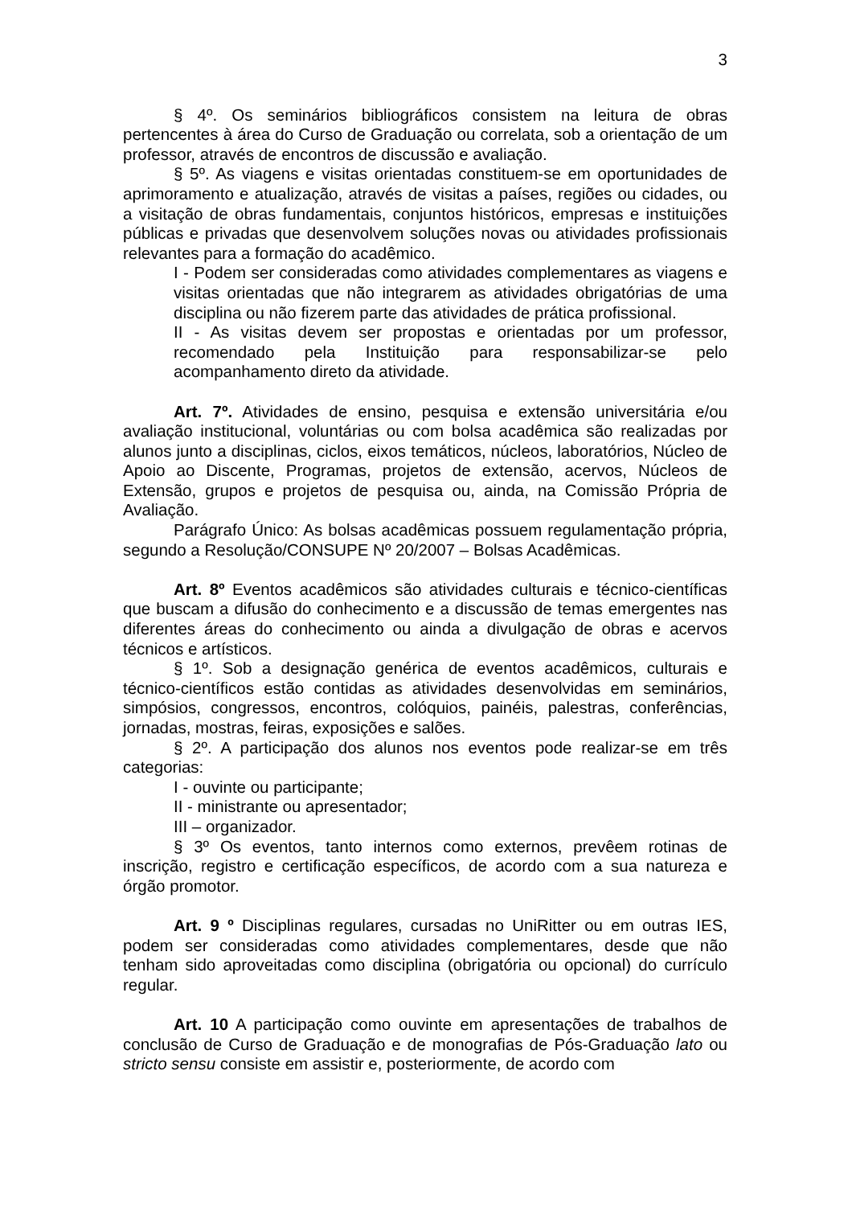3
§ 4º. Os seminários bibliográficos consistem na leitura de obras pertencentes à área do Curso de Graduação ou correlata, sob a orientação de um professor, através de encontros de discussão e avaliação.
§ 5º. As viagens e visitas orientadas constituem-se em oportunidades de aprimoramento e atualização, através de visitas a países, regiões ou cidades, ou a visitação de obras fundamentais, conjuntos históricos, empresas e instituições públicas e privadas que desenvolvem soluções novas ou atividades profissionais relevantes para a formação do acadêmico.
I - Podem ser consideradas como atividades complementares as viagens e visitas orientadas que não integrarem as atividades obrigatórias de uma disciplina ou não fizerem parte das atividades de prática profissional.
II - As visitas devem ser propostas e orientadas por um professor, recomendado pela Instituição para responsabilizar-se pelo acompanhamento direto da atividade.
Art. 7º. Atividades de ensino, pesquisa e extensão universitária e/ou avaliação institucional, voluntárias ou com bolsa acadêmica são realizadas por alunos junto a disciplinas, ciclos, eixos temáticos, núcleos, laboratórios, Núcleo de Apoio ao Discente, Programas, projetos de extensão, acervos, Núcleos de Extensão, grupos e projetos de pesquisa ou, ainda, na Comissão Própria de Avaliação.
Parágrafo Único: As bolsas acadêmicas possuem regulamentação própria, segundo a Resolução/CONSUPE Nº 20/2007 – Bolsas Acadêmicas.
Art. 8º Eventos acadêmicos são atividades culturais e técnico-científicas que buscam a difusão do conhecimento e a discussão de temas emergentes nas diferentes áreas do conhecimento ou ainda a divulgação de obras e acervos técnicos e artísticos.
§ 1º. Sob a designação genérica de eventos acadêmicos, culturais e técnico-científicos estão contidas as atividades desenvolvidas em seminários, simpósios, congressos, encontros, colóquios, painéis, palestras, conferências, jornadas, mostras, feiras, exposições e salões.
§ 2º. A participação dos alunos nos eventos pode realizar-se em três categorias:
I - ouvinte ou participante;
II - ministrante ou apresentador;
III – organizador.
§ 3º Os eventos, tanto internos como externos, prevêem rotinas de inscrição, registro e certificação específicos, de acordo com a sua natureza e órgão promotor.
Art. 9 º Disciplinas regulares, cursadas no UniRitter ou em outras IES, podem ser consideradas como atividades complementares, desde que não tenham sido aproveitadas como disciplina (obrigatória ou opcional) do currículo regular.
Art. 10 A participação como ouvinte em apresentações de trabalhos de conclusão de Curso de Graduação e de monografias de Pós-Graduação lato ou stricto sensu consiste em assistir e, posteriormente, de acordo com